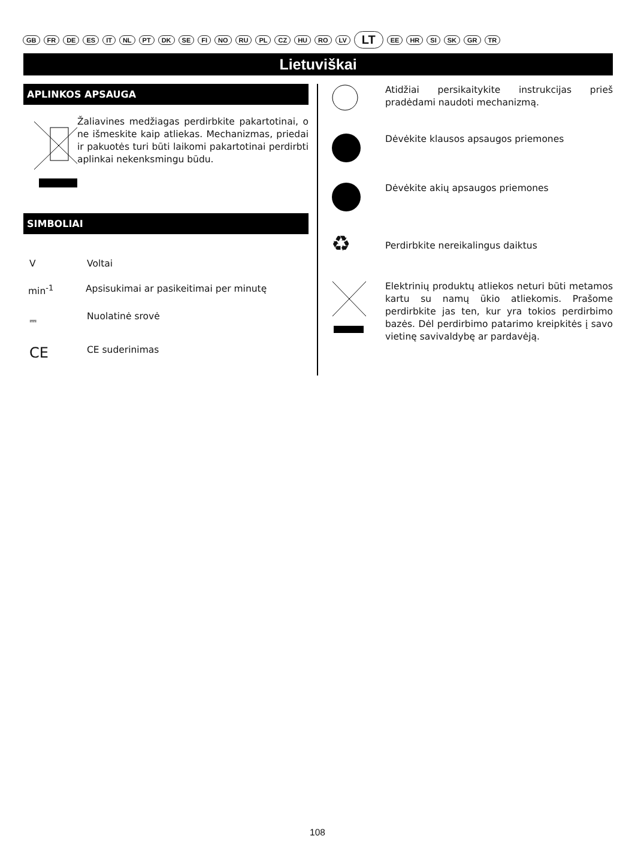GB FR DE ES IT NL PT DK SE FI NO RU PL CZ HU RO LV LT EE HR SI SK GR TR
Lietuviškai
APLINKOS APSAUGA
Žaliavines medžiagas perdirbkite pakartotinai, o ne išmeskite kaip atliekas. Mechanizmas, priedai ir pakuotės turi būti laikomi pakartotinai perdirbti aplinkai nekenksmingu būdu.
SIMBOLIAI
V Voltai
min<sup>-1</sup> Apsisukimai ar pasikeitimai per minutę
⎓ Nuolatinė srovė
CE
CE suderinimas
Atidžiai persikaitykite instrukcijas prieš pradėdami naudoti mechanizmą.
Dėvėkite klausos apsaugos priemones
Dėvėkite akių apsaugos priemones
♻
Perdirbkite nereikalingus daiktus
Elektrinių produktų atliekos neturi būti metamos kartu su namų ūkio atliekomis. Prašome perdirbkite jas ten, kur yra tokios perdirbimo bazės. Dėl perdirbimo patarimo kreipkitės į savo vietinę savivaldybę ar pardavėją.
108